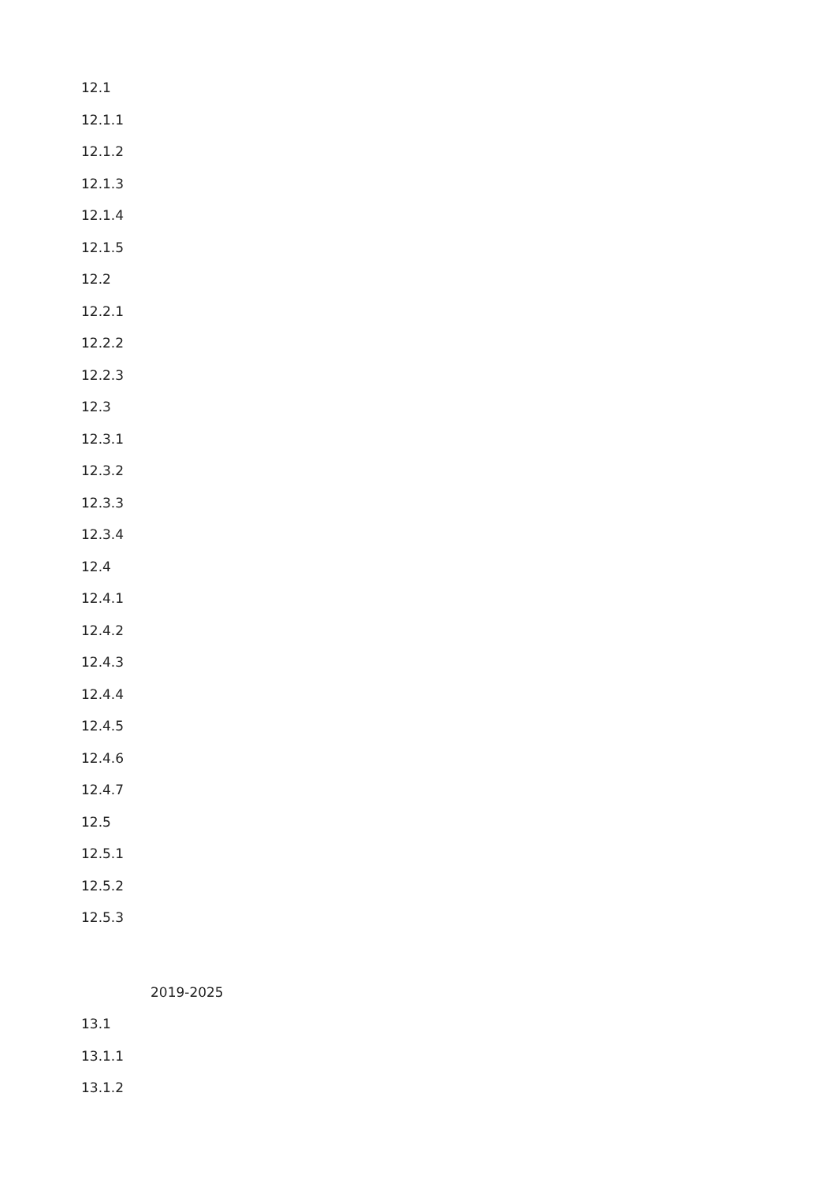12.1
12.1.1
12.1.2
12.1.3
12.1.4
12.1.5
12.2
12.2.1
12.2.2
12.2.3
12.3
12.3.1
12.3.2
12.3.3
12.3.4
12.4
12.4.1
12.4.2
12.4.3
12.4.4
12.4.5
12.4.6
12.4.7
12.5
12.5.1
12.5.2
12.5.3
2019-2025
13.1
13.1.1
13.1.2